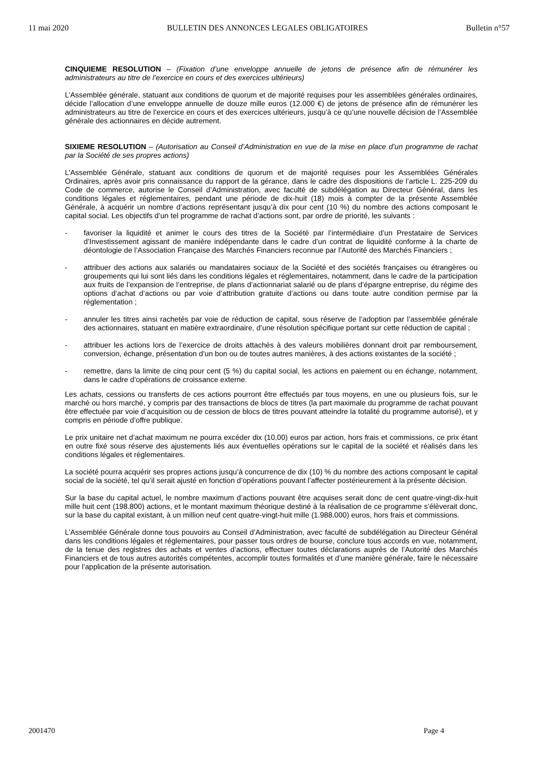11 mai 2020 BULLETIN DES ANNONCES LEGALES OBLIGATOIRES Bulletin n°57
CINQUIEME RESOLUTION – (Fixation d’une enveloppe annuelle de jetons de présence afin de rémunérer les administrateurs au titre de l’exercice en cours et des exercices ultérieurs)
L’Assemblée générale, statuant aux conditions de quorum et de majorité requises pour les assemblées générales ordinaires, décide l’allocation d’une enveloppe annuelle de douze mille euros (12.000 €) de jetons de présence afin de rémunérer les administrateurs au titre de l’exercice en cours et des exercices ultérieurs, jusqu’à ce qu’une nouvelle décision de l’Assemblée générale des actionnaires en décide autrement.
SIXIEME RESOLUTION – (Autorisation au Conseil d’Administration en vue de la mise en place d’un programme de rachat par la Société de ses propres actions)
L’Assemblée Générale, statuant aux conditions de quorum et de majorité requises pour les Assemblées Générales Ordinaires, après avoir pris connaissance du rapport de la gérance, dans le cadre des dispositions de l’article L. 225-209 du Code de commerce, autorise le Conseil d’Administration, avec faculté de subdélégation au Directeur Général, dans les conditions légales et réglementaires, pendant une période de dix-huit (18) mois à compter de la présente Assemblée Générale, à acquérir un nombre d’actions représentant jusqu’à dix pour cent (10 %) du nombre des actions composant le capital social. Les objectifs d’un tel programme de rachat d’actions sont, par ordre de priorité, les suivants :
- favoriser la liquidité et animer le cours des titres de la Société par l’intermédiaire d’un Prestataire de Services d’Investissement agissant de manière indépendante dans le cadre d’un contrat de liquidité conforme à la charte de déontologie de l’Association Française des Marchés Financiers reconnue par l’Autorité des Marchés Financiers ;
- attribuer des actions aux salariés ou mandataires sociaux de la Société et des sociétés françaises ou étrangères ou groupements qui lui sont liés dans les conditions légales et réglementaires, notamment, dans le cadre de la participation aux fruits de l’expansion de l’entreprise, de plans d’actionnariat salarié ou de plans d’épargne entreprise, du régime des options d’achat d’actions ou par voie d’attribution gratuite d’actions ou dans toute autre condition permise par la réglementation ;
- annuler les titres ainsi rachetés par voie de réduction de capital, sous réserve de l’adoption par l’assemblée générale des actionnaires, statuant en matière extraordinaire, d’une résolution spécifique portant sur cette réduction de capital ;
- attribuer les actions lors de l’exercice de droits attachés à des valeurs mobilières donnant droit par remboursement, conversion, échange, présentation d’un bon ou de toutes autres manières, à des actions existantes de la société ;
- remettre, dans la limite de cinq pour cent (5 %) du capital social, les actions en paiement ou en échange, notamment, dans le cadre d’opérations de croissance externe.
Les achats, cessions ou transferts de ces actions pourront être effectués par tous moyens, en une ou plusieurs fois, sur le marché ou hors marché, y compris par des transactions de blocs de titres (la part maximale du programme de rachat pouvant être effectuée par voie d’acquisition ou de cession de blocs de titres pouvant atteindre la totalité du programme autorisé), et y compris en période d’offre publique.
Le prix unitaire net d’achat maximum ne pourra excéder dix (10,00) euros par action, hors frais et commissions, ce prix étant en outre fixé sous réserve des ajustements liés aux éventuelles opérations sur le capital de la société et réalisés dans les conditions légales et réglementaires.
La société pourra acquérir ses propres actions jusqu’à concurrence de dix (10) % du nombre des actions composant le capital social de la société, tel qu’il serait ajusté en fonction d’opérations pouvant l’affecter postérieurement à la présente décision.
Sur la base du capital actuel, le nombre maximum d’actions pouvant être acquises serait donc de cent quatre-vingt-dix-huit mille huit cent (198.800) actions, et le montant maximum théorique destiné à la réalisation de ce programme s’élèverait donc, sur la base du capital existant, à un million neuf cent quatre-vingt-huit mille (1.988.000) euros, hors frais et commissions.
L’Assemblée Générale donne tous pouvoirs au Conseil d’Administration, avec faculté de subdélégation au Directeur Général dans les conditions légales et réglementaires, pour passer tous ordres de bourse, conclure tous accords en vue, notamment, de la tenue des registres des achats et ventes d’actions, effectuer toutes déclarations auprès de l’Autorité des Marchés Financiers et de tous autres autorités compétentes, accomplir toutes formalités et d’une manière générale, faire le nécessaire pour l’application de la présente autorisation.
2001470 Page 4